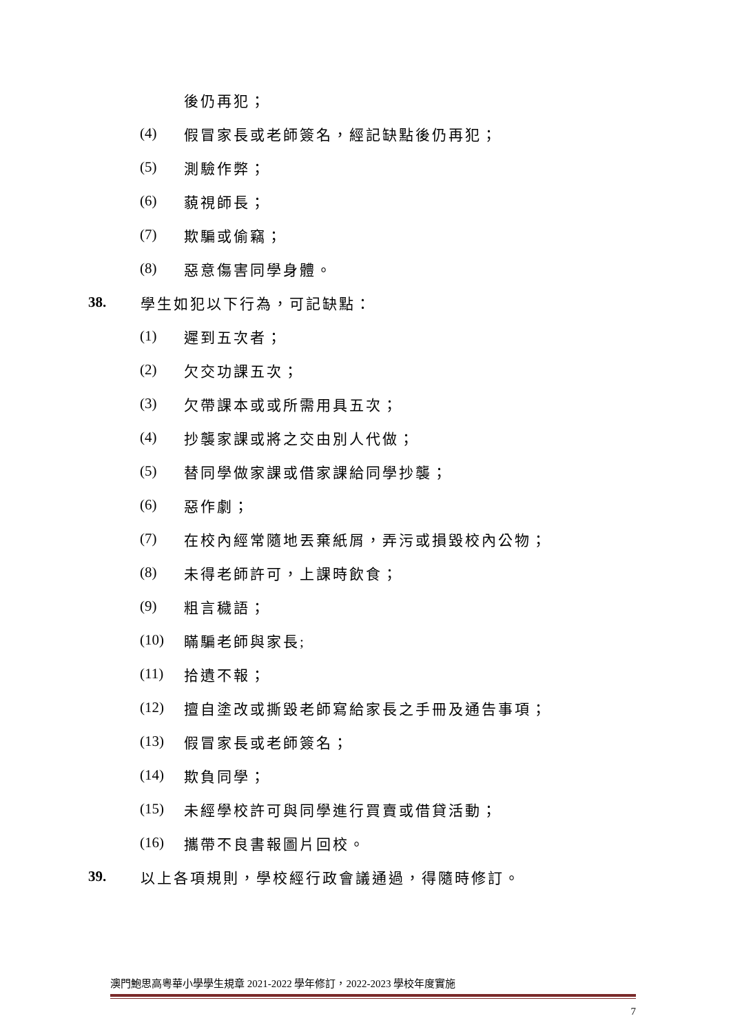後仍再犯；
(4) 假冒家長或老師簽名，經記缺點後仍再犯；
(5) 測驗作弊；
(6) 藐視師長；
(7) 欺騙或偷竊；
(8) 惡意傷害同學身體。
38. 學生如犯以下行為，可記缺點：
(1) 遲到五次者；
(2) 欠交功課五次；
(3) 欠帶課本或或所需用具五次；
(4) 抄襲家課或將之交由別人代做；
(5) 替同學做家課或借家課給同學抄襲；
(6) 惡作劇；
(7) 在校內經常隨地丟棄紙屑，弄污或損毀校內公物；
(8) 未得老師許可，上課時飲食；
(9) 粗言穢語；
(10) 瞞騙老師與家長;
(11) 拾遺不報；
(12) 擅自塗改或撕毀老師寫給家長之手冊及通告事項；
(13) 假冒家長或老師簽名；
(14) 欺負同學；
(15) 未經學校許可與同學進行買賣或借貸活動；
(16) 攜帶不良書報圖片回校。
39. 以上各項規則，學校經行政會議通過，得隨時修訂。
澳門鮑思高粵華小學學生規章 2021-2022 學年修訂，2022-2023 學校年度實施
7